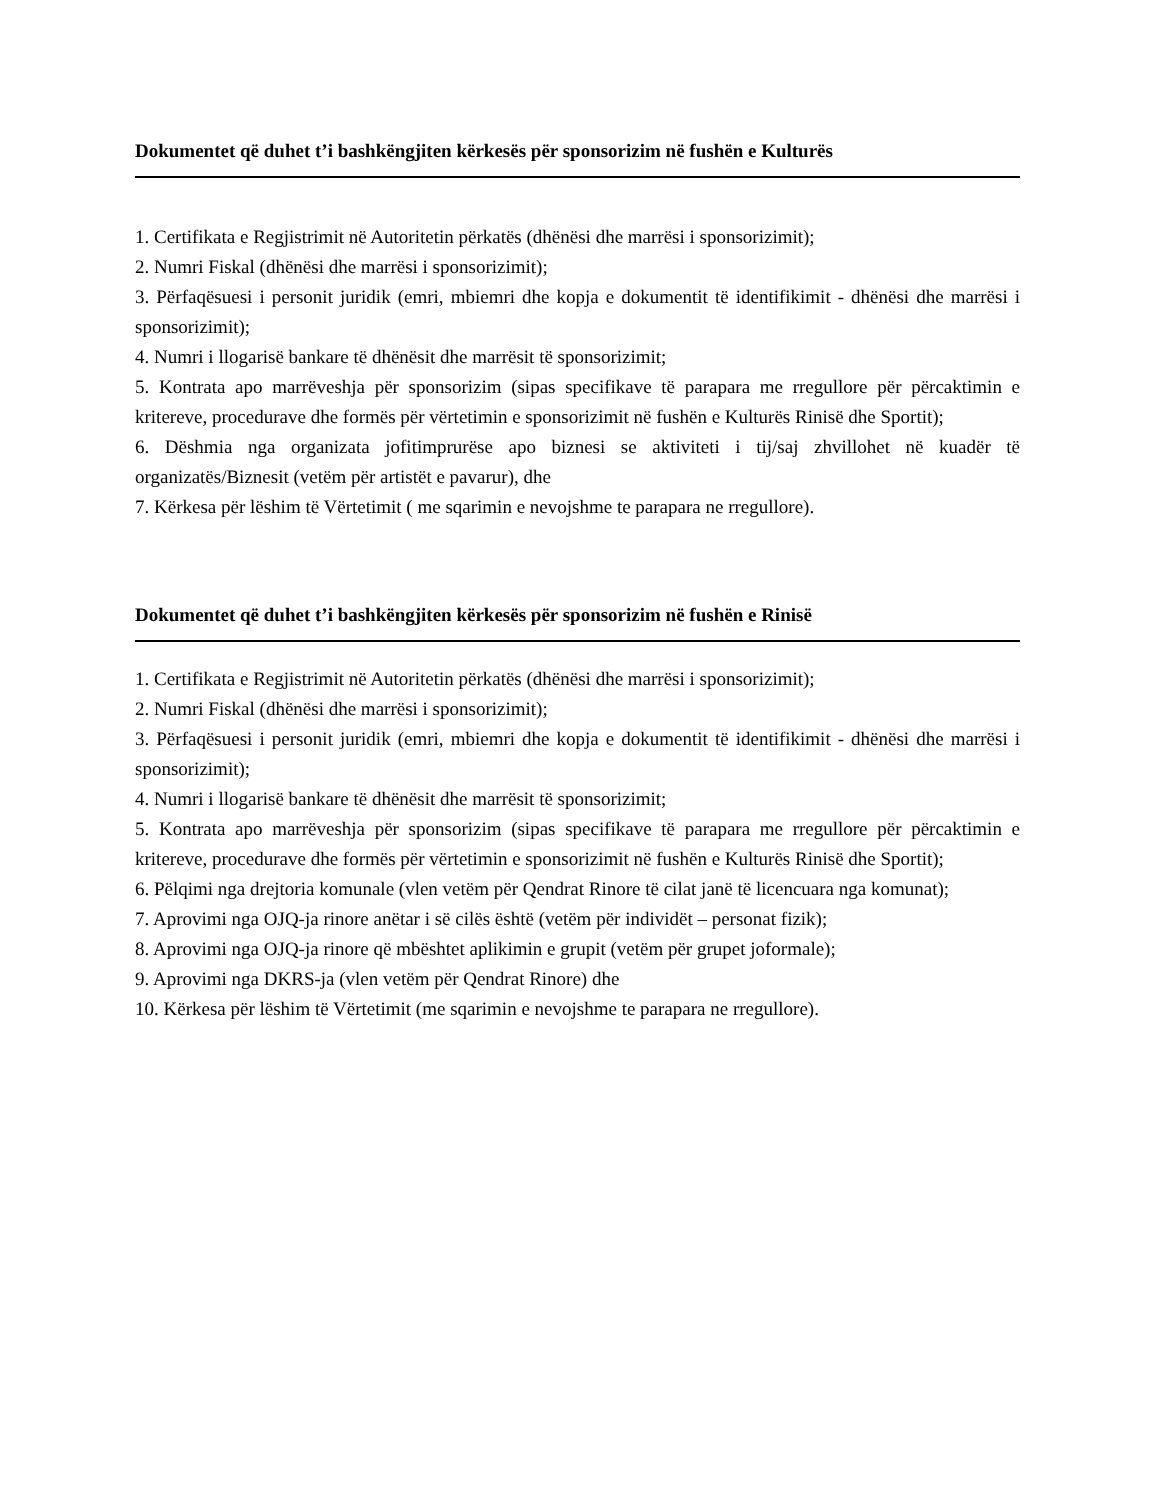Dokumentet që duhet t’i bashkëngjiten kërkesës për sponsorizim në fushën e Kulturës
1. Certifikata e Regjistrimit në Autoritetin përkatës (dhënësi dhe marrësi i sponsorizimit);
2. Numri Fiskal (dhënësi dhe marrësi i sponsorizimit);
3. Përfaqësuesi i personit juridik (emri, mbiemri dhe kopja e dokumentit të identifikimit - dhënësi dhe marrësi i sponsorizimit);
4. Numri i llogarisë bankare të dhënësit dhe marrësit të sponsorizimit;
5. Kontrata apo marrëveshja për sponsorizim (sipas specifikave të parapara me rregullore për përcaktimin e kritereve, procedurave dhe formës për vërtetimin e sponsorizimit në fushën e Kulturës Rinisë dhe Sportit);
6. Dëshmia nga organizata jofitimprurëse apo biznesi se aktiviteti i tij/saj zhvillohet në kuadër të organizatës/Biznesit (vetëm për artistët e pavarur), dhe
7. Kërkesa për lëshim të Vërtetimit ( me sqarimin e nevojshme te parapara ne rregullore).
Dokumentet që duhet t’i bashkëngjiten kërkesës për sponsorizim në fushën e Rinisë
1. Certifikata e Regjistrimit në Autoritetin përkatës (dhënësi dhe marrësi i sponsorizimit);
2. Numri Fiskal (dhënësi dhe marrësi i sponsorizimit);
3. Përfaqësuesi i personit juridik (emri, mbiemri dhe kopja e dokumentit të identifikimit - dhënësi dhe marrësi i sponsorizimit);
4. Numri i llogarisë bankare të dhënësit dhe marrësit të sponsorizimit;
5. Kontrata apo marrëveshja për sponsorizim (sipas specifikave të parapara me rregullore për përcaktimin e kritereve, procedurave dhe formës për vërtetimin e sponsorizimit në fushën e Kulturës Rinisë dhe Sportit);
6. Pëlqimi nga drejtoria komunale (vlen vetëm për Qendrat Rinore të cilat janë të licencuara nga komunat);
7. Aprovimi nga OJQ-ja rinore anëtar i së cilës është (vetëm për individët – personat fizik);
8. Aprovimi nga OJQ-ja rinore që mbështet aplikimin e grupit (vetëm për grupet joformale);
9. Aprovimi nga DKRS-ja (vlen vetëm për Qendrat Rinore) dhe
10. Kërkesa për lëshim të Vërtetimit (me sqarimin e nevojshme te parapara ne rregullore).